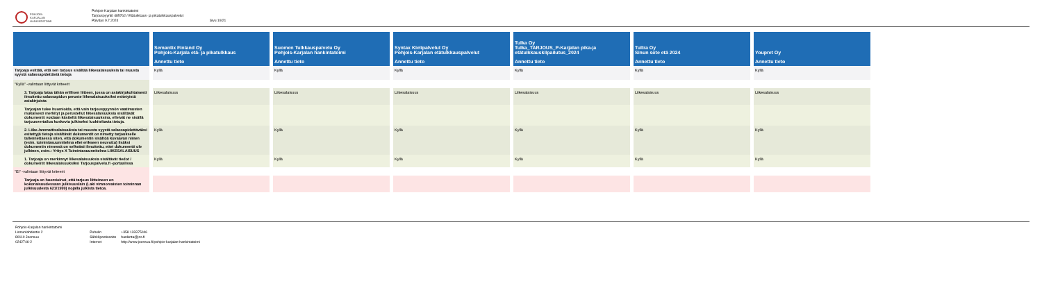POHJOIS-
KARJALAN
HANKINTATOIMI
Pohjois-Karjalan hankintatoimi
Tarjouspyyntö 485762 / Etätulkkaus- ja pikatulkkauspalvelut
Päiväys 9.7.2024 Sivu 19/21
| | Semantix Finland Oy Pohjois-Karjala etä- ja pikatulkkaus | Suomen Tulkkauspalvelu Oy Pohjois-Karjalan hankintatoimi | Syntax Kielipalvelut Oy Pohjois-Karjalan etätulkkauspalvelut | Tulka Oy Tulka_TARJOUS_P-Karjalan pika-ja etätulkkauskilpailutus_2024 | Tultra Oy Sinun sote etä 2024 | Youpret Oy |
| --- | --- | --- | --- | --- | --- | --- |
| | Annettu tieto | Annettu tieto | Annettu tieto | Annettu tieto | Annettu tieto | Annettu tieto |
| Tarjoaja esittää, että sen tarjous sisältää liikesalaisuuksia tai muusta syystä salassapidettäviä tietoja | Kyllä | Kyllä | Kyllä | Kyllä | Kyllä | Kyllä |
| "Kyllä" -valintaan liittyvät kriteerit | | | | | | |
| 3. Tarjoaja lataa tähän erillisen liitteen, jossa on asiakirjakohtaisesti ilmoitettu salassapidon peruste liikesalaisuuksiksi esitetyistä asiakirjoista | Liikesalaisuus | Liikesalaisuus | Liikesalaisuus | Liikesalaisuus | Liikesalaisuus | Liikesalaisuus |
| Tarjoajan tulee huomioida, että vain tarjouspyynnön vaatimusten mukaisesti merkityt ja perustellut liikesalaisuuksia sisältävät dokumentit voidaan käsitellä liikesalaisuuksina, elleivät ne sisällä tarjousvertailua koskevia julkiseksi luokiteltavia tietoja. | | | | | | |
| 2. Liike-/ammattisalaisuuksia tai muusta syystä salassapidettäväksi esitettyjä tietoja sisältävät dokumentit on nimetty tarjoukselle tallennettaessa siten, että dokumentin sisältöä kuvaavan nimen (esim. toimintasuunnitelma ellei erikseen neuvottu) lisäksi dokumentin nimessä on selkeästi ilmoitettu, ettei dokumentti ole julkinen, esim.: Yritys X Toimintasuunnitelma LIIKESALAISUUS | Kyllä | Kyllä | Kyllä | Kyllä | Kyllä | Kyllä |
| 1. Tarjoaja on merkinnyt liikesalaisuuksia sisältävät tiedot / dokumentit liikesalaisuuksiksi Tarjouspalvelu.fi -portaalissa | Kyllä | Kyllä | Kyllä | Kyllä | Kyllä | Kyllä |
| "Ei" -valintaan liittyvät kriteerit | | | | | | |
| Tarjoaja on huomioinut, että tarjous liitteineen on kokonaisuudessaan julkisuuslain (Laki viranomaisten toiminnan julkisuudesta 621/1999) nojalla julkista tietoa. | | | | | | |
Pohjois-Karjalan hankintatoimi
Linnunlahdentie 2
80110 Joensuu
0242746-2
Puhelin
Sähköpostiosoite
Internet
+358 133375046
hankinta@jns.fi
http://www.joensuu.fi/pohjois-karjalan-hankintatoimi